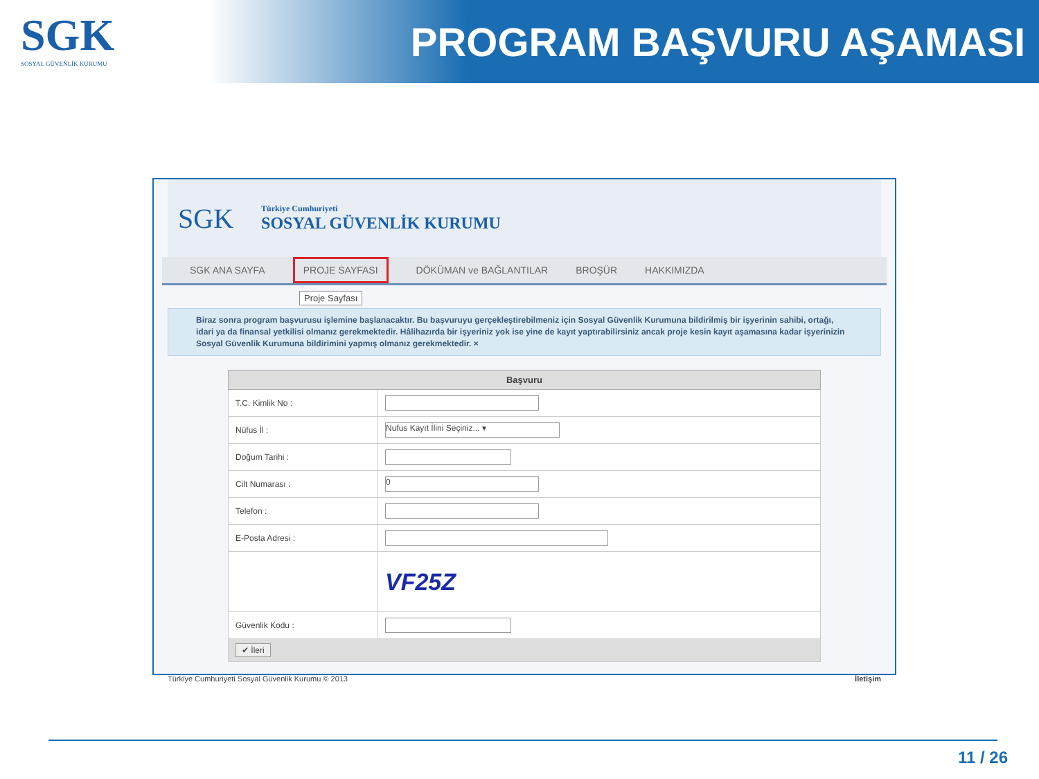SGK
SOSYAL GÜVENLİK KURUMU
PROGRAM BAŞVURU AŞAMASI
SGK
Türkiye Cumhuriyeti
SOSYAL GÜVENLİK KURUMU
SGK ANA SAYFA PROJE SAYFASI DÖKÜMAN ve BAĞLANTILAR BROŞÜR HAKKIMIZDA
Proje Sayfası
Biraz sonra program başvurusu işlemine başlanacaktır. Bu başvuruyu gerçekleştirebilmeniz için Sosyal Güvenlik Kurumuna bildirilmiş bir işyerinin sahibi, ortağı, idari ya da finansal yetkilisi olmanız gerekmektedir. Hâlihazırda bir işyeriniz yok ise yine de kayıt yaptırabilirsiniz ancak proje kesin kayıt aşamasına kadar işyerinizin Sosyal Güvenlik Kurumuna bildirimini yapmış olmanız gerekmektedir. ×
| Başvuru | |
| --- | --- |
| T.C. Kimlik No : | |
| Nüfus İl : | Nufus Kayıt İlini Seçiniz... ▾ |
| Doğum Tarihi : | |
| Cilt Numarası : | 0 |
| Telefon : | |
| E-Posta Adresi : | |
| | VF25Z |
| Güvenlik Kodu : | |
| ✔ İleri | |
Türkiye Cumhuriyeti Sosyal Güvenlik Kurumu © 2013 İletişim
11 / 26